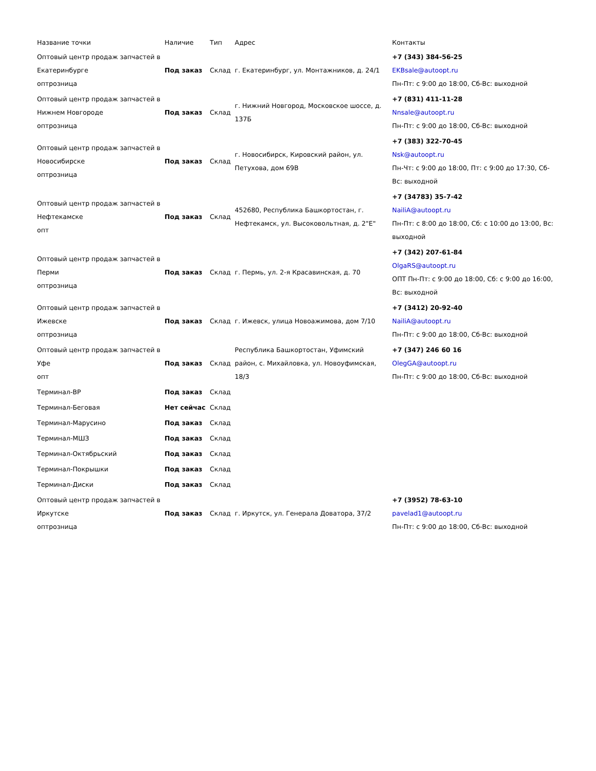| Название точки | Наличие | Тип | Адрес | Контакты |
| --- | --- | --- | --- | --- |
| Оптовый центр продаж запчастей в Екатеринбурге оптрозница | Под заказ | Склад | г. Екатеринбург, ул. Монтажников, д. 24/1 | +7 (343) 384-56-25 EKBsale@autoopt.ru Пн-Пт: с 9:00 до 18:00, Сб-Вс: выходной |
| Оптовый центр продаж запчастей в Нижнем Новгороде оптрозница | Под заказ | Склад | г. Нижний Новгород, Московское шоссе, д. 137Б | +7 (831) 411-11-28 Nnsale@autoopt.ru Пн-Пт: с 9:00 до 18:00, Сб-Вс: выходной |
| Оптовый центр продаж запчастей в Новосибирске оптрозница | Под заказ | Склад | г. Новосибирск, Кировский район, ул. Петухова, дом 69В | +7 (383) 322-70-45 Nsk@autoopt.ru Пн-Чт: с 9:00 до 18:00, Пт: с 9:00 до 17:30, Сб-Вс: выходной |
| Оптовый центр продаж запчастей в Нефтекамске опт | Под заказ | Склад | 452680, Республика Башкортостан, г. Нефтекамск, ул. Высоковольтная, д. 2"Е" | +7 (34783) 35-7-42 NailiA@autoopt.ru Пн-Пт: с 8:00 до 18:00, Сб: с 10:00 до 13:00, Вс: выходной |
| Оптовый центр продаж запчастей в Перми оптрозница | Под заказ | Склад | г. Пермь, ул. 2-я Красавинская, д. 70 | +7 (342) 207-61-84 OlgaRS@autoopt.ru ОПТ Пн-Пт: с 9:00 до 18:00, Сб: с 9:00 до 16:00, Вс: выходной |
| Оптовый центр продаж запчастей в Ижевске оптрозница | Под заказ | Склад | г. Ижевск, улица Новоажимова, дом 7/10 | +7 (3412) 20-92-40 NailiA@autoopt.ru Пн-Пт: с 9:00 до 18:00, Сб-Вс: выходной |
| Оптовый центр продаж запчастей в Уфе опт | Под заказ | Склад | Республика Башкортостан, Уфимский район, с. Михайловка, ул. Новоуфимская, 18/3 | +7 (347) 246 60 16 OlegGA@autoopt.ru Пн-Пт: с 9:00 до 18:00, Сб-Вс: выходной |
| Терминал-ВР | Под заказ | Склад | | |
| Терминал-Беговая | Нет сейчас | Склад | | |
| Терминал-Марусино | Под заказ | Склад | | |
| Терминал-МШЗ | Под заказ | Склад | | |
| Терминал-Октябрьский | Под заказ | Склад | | |
| Терминал-Покрышки | Под заказ | Склад | | |
| Терминал-Диски | Под заказ | Склад | | |
| Оптовый центр продаж запчастей в Иркутске оптрозница | Под заказ | Склад | г. Иркутск, ул. Генерала Доватора, 37/2 | +7 (3952) 78-63-10 pavelad1@autoopt.ru Пн-Пт: с 9:00 до 18:00, Сб-Вс: выходной |